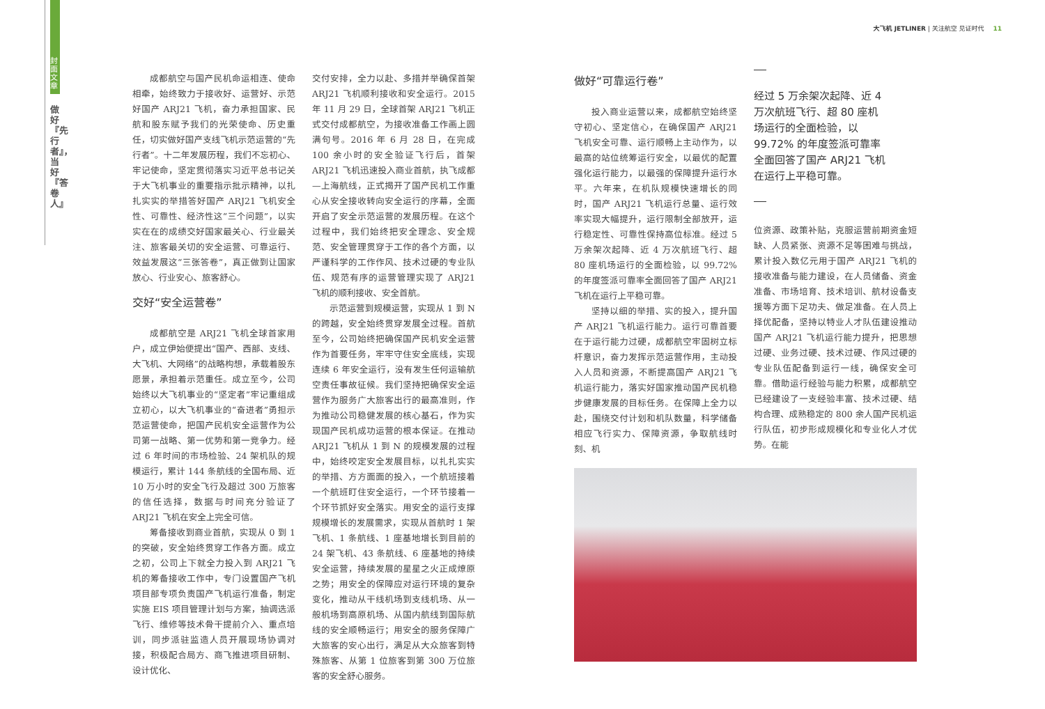封面文章
做好『先行者』，当好『答卷人』
大飞机 JETLINER | 关注航空 见证时代 11
成都航空与国产民机命运相连、使命相牵，始终致力于接收好、运营好、示范好国产 ARJ21 飞机，奋力承担国家、民航和股东赋予我们的光荣使命、历史重任，切实做好国产支线飞机示范运营的“先行者”。十二年发展历程，我们不忘初心、牢记使命，坚定贯彻落实习近平总书记关于大飞机事业的重要指示批示精神，以扎扎实实的举措答好国产 ARJ21 飞机安全性、可靠性、经济性这“三个问题”，以实实在在的成绩交好国家最关心、行业最关注、旅客最关切的安全运营、可靠运行、效益发展这“三张答卷”，真正做到让国家放心、行业安心、旅客舒心。
交好“安全运营卷”
成都航空是 ARJ21 飞机全球首家用户，成立伊始便提出“国产、西部、支线、大飞机、大网络”的战略构想，承载着股东愿景，承担着示范重任。成立至今，公司始终以大飞机事业的“坚定者”牢记重组成立初心，以大飞机事业的“奋进者”勇担示范运营使命，把国产民机安全运营作为公司第一战略、第一优势和第一竞争力。经过 6 年时间的市场检验、24 架机队的规模运行，累计 144 条航线的全国布局、近 10 万小时的安全飞行及超过 300 万旅客的信任选择，数据与时间充分验证了 ARJ21 飞机在安全上完全可信。
筹备接收到商业首航，实现从 0 到 1 的突破，安全始终贯穿工作各方面。成立之初，公司上下就全力投入到 ARJ21 飞机的筹备接收工作中，专门设置国产飞机项目部专项负责国产飞机运行准备，制定实施 EIS 项目管理计划与方案，抽调选派飞行、维修等技术骨干提前介入、重点培训，同步派驻监造人员开展现场协调对接，积极配合局方、商飞推进项目研制、设计优化、
交付安排，全力以赴、多措并举确保首架 ARJ21 飞机顺利接收和安全运行。2015 年 11 月 29 日，全球首架 ARJ21 飞机正式交付成都航空，为接收准备工作画上圆满句号。2016 年 6 月 28 日，在完成 100 余小时的安全验证飞行后，首架 ARJ21 飞机迅速投入商业首航，执飞成都—上海航线，正式揭开了国产民机工作重心从安全接收转向安全运行的序幕，全面开启了安全示范运营的发展历程。在这个过程中，我们始终把安全理念、安全规范、安全管理贯穿于工作的各个方面，以严谨科学的工作作风、技术过硬的专业队伍、规范有序的运营管理实现了 ARJ21 飞机的顺利接收、安全首航。
示范运营到规模运营，实现从 1 到 N 的跨越，安全始终贯穿发展全过程。首航至今，公司始终把确保国产民机安全运营作为首要任务，牢牢守住安全底线，实现连续 6 年安全运行，没有发生任何运输航空责任事故征候。我们坚持把确保安全运营作为服务广大旅客出行的最高准则，作为推动公司稳健发展的核心基石，作为实现国产民机成功运营的根本保证。在推动 ARJ21 飞机从 1 到 N 的规模发展的过程中，始终咬定安全发展目标，以扎扎实实的举措、方方面面的投入，一个航班接着一个航班盯住安全运行，一个环节接着一个环节抓好安全落实。用安全的运行支撑规模增长的发展需求，实现从首航时 1 架飞机、1 条航线、1 座基地增长到目前的 24 架飞机、43 条航线、6 座基地的持续安全运营，持续发展的星星之火正成燎原之势；用安全的保障应对运行环境的复杂变化，推动从干线机场到支线机场、从一般机场到高原机场、从国内航线到国际航线的安全顺畅运行；用安全的服务保障广大旅客的安心出行，满足从大众旅客到特殊旅客、从第 1 位旅客到第 300 万位旅客的安全舒心服务。
做好“可靠运行卷”
投入商业运营以来，成都航空始终坚守初心、坚定信心，在确保国产 ARJ21 飞机安全可靠、运行顺畅上主动作为，以最高的站位统筹运行安全，以最优的配置强化运行能力，以最强的保障提升运行水平。六年来，在机队规模快速增长的同时，国产 ARJ21 飞机运行总量、运行效率实现大幅提升，运行限制全部放开，运行稳定性、可靠性保持高位标准。经过 5 万余架次起降、近 4 万次航班飞行、超 80 座机场运行的全面检验，以 99.72% 的年度签派可靠率全面回答了国产 ARJ21 飞机在运行上平稳可靠。
坚持以细的举措、实的投入，提升国产 ARJ21 飞机运行能力。运行可靠首要在于运行能力过硬，成都航空牢固树立标杆意识，奋力发挥示范运营作用，主动投入人员和资源，不断提高国产 ARJ21 飞机运行能力，落实好国家推动国产民机稳步健康发展的目标任务。在保障上全力以赴，围绕交付计划和机队数量，科学储备相应飞行实力、保障资源，争取航线时刻、机
经过 5 万余架次起降、近 4 万次航班飞行、超 80 座机场运行的全面检验，以 99.72% 的年度签派可靠率全面回答了国产 ARJ21 飞机在运行上平稳可靠。
位资源、政策补贴，克服运营前期资金短缺、人员紧张、资源不足等困难与挑战，累计投入数亿元用于国产 ARJ21 飞机的接收准备与能力建设，在人员储备、资金准备、市场培育、技术培训、航材设备支援等方面下足功夫、做足准备。在人员上择优配备，坚持以特业人才队伍建设推动国产 ARJ21 飞机运行能力提升，把思想过硬、业务过硬、技术过硬、作风过硬的专业队伍配备到运行一线，确保安全可靠。借助运行经验与能力积累，成都航空已经建设了一支经验丰富、技术过硬、结构合理、成熟稳定的 800 余人国产民机运行队伍，初步形成规模化和专业化人才优势。在能